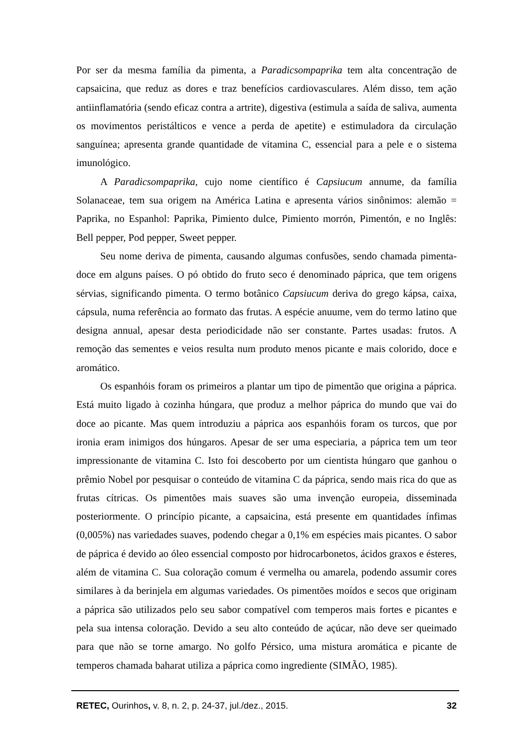Por ser da mesma família da pimenta, a Paradicsompaprika tem alta concentração de capsaicina, que reduz as dores e traz benefícios cardiovasculares. Além disso, tem ação antiinflamatória (sendo eficaz contra a artrite), digestiva (estimula a saída de saliva, aumenta os movimentos peristálticos e vence a perda de apetite) e estimuladora da circulação sanguínea; apresenta grande quantidade de vitamina C, essencial para a pele e o sistema imunológico.
A Paradicsompaprika, cujo nome científico é Capsiucum annume, da família Solanaceae, tem sua origem na América Latina e apresenta vários sinônimos: alemão = Paprika, no Espanhol: Paprika, Pimiento dulce, Pimiento morrón, Pimentón, e no Inglês: Bell pepper, Pod pepper, Sweet pepper.
Seu nome deriva de pimenta, causando algumas confusões, sendo chamada pimenta-doce em alguns países. O pó obtido do fruto seco é denominado páprica, que tem origens sérvias, significando pimenta. O termo botânico Capsiucum deriva do grego kápsa, caixa, cápsula, numa referência ao formato das frutas. A espécie anuume, vem do termo latino que designa annual, apesar desta periodicidade não ser constante. Partes usadas: frutos. A remoção das sementes e veios resulta num produto menos picante e mais colorido, doce e aromático.
Os espanhóis foram os primeiros a plantar um tipo de pimentão que origina a páprica. Está muito ligado à cozinha húngara, que produz a melhor páprica do mundo que vai do doce ao picante. Mas quem introduziu a páprica aos espanhóis foram os turcos, que por ironia eram inimigos dos húngaros. Apesar de ser uma especiaria, a páprica tem um teor impressionante de vitamina C. Isto foi descoberto por um cientista húngaro que ganhou o prêmio Nobel por pesquisar o conteúdo de vitamina C da páprica, sendo mais rica do que as frutas cítricas. Os pimentões mais suaves são uma invenção europeia, disseminada posteriormente. O princípio picante, a capsaicina, está presente em quantidades ínfimas (0,005%) nas variedades suaves, podendo chegar a 0,1% em espécies mais picantes. O sabor de páprica é devido ao óleo essencial composto por hidrocarbonetos, ácidos graxos e ésteres, além de vitamina C. Sua coloração comum é vermelha ou amarela, podendo assumir cores similares à da berinjela em algumas variedades. Os pimentões moídos e secos que originam a páprica são utilizados pelo seu sabor compatível com temperos mais fortes e picantes e pela sua intensa coloração. Devido a seu alto conteúdo de açúcar, não deve ser queimado para que não se torne amargo. No golfo Pérsico, uma mistura aromática e picante de temperos chamada baharat utiliza a páprica como ingrediente (SIMÃO, 1985).
RETEC, Ourinhos, v. 8, n. 2, p. 24-37, jul./dez., 2015. 32